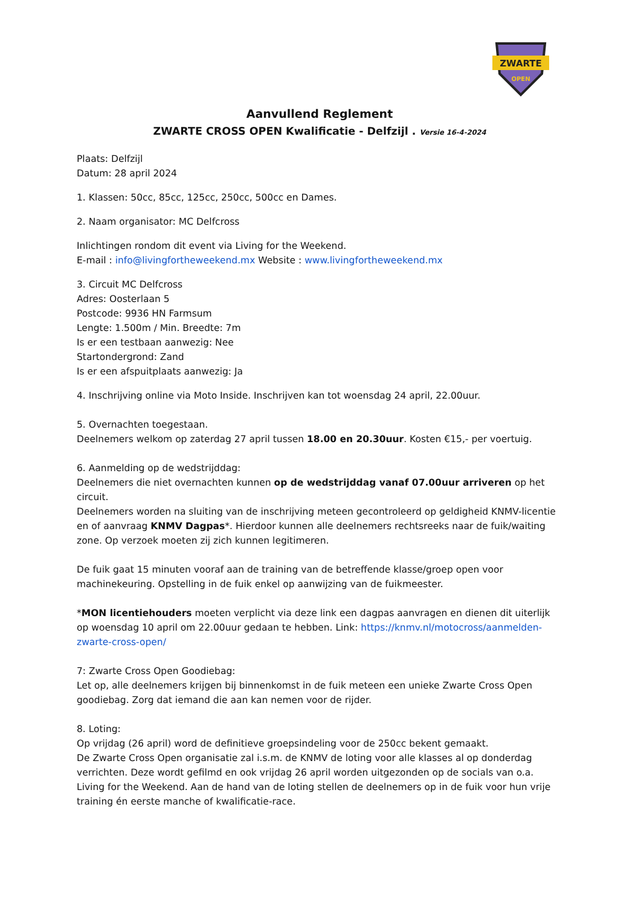ZWARTE
OPEN
Aanvullend Reglement
ZWARTE CROSS OPEN Kwalificatie - Delfzijl . Versie 16-4-2024
Plaats: Delfzijl
Datum: 28 april 2024
1. Klassen: 50cc, 85cc, 125cc, 250cc, 500cc en Dames.
2. Naam organisator: MC Delfcross
Inlichtingen rondom dit event via Living for the Weekend.
E-mail : info@livingfortheweekend.mx Website : www.livingfortheweekend.mx
3. Circuit MC Delfcross
Adres: Oosterlaan 5
Postcode: 9936 HN Farmsum
Lengte: 1.500m / Min. Breedte: 7m
Is er een testbaan aanwezig: Nee
Startondergrond: Zand
Is er een afspuitplaats aanwezig: Ja
4. Inschrijving online via Moto Inside. Inschrijven kan tot woensdag 24 april, 22.00uur.
5. Overnachten toegestaan.
Deelnemers welkom op zaterdag 27 april tussen 18.00 en 20.30uur. Kosten €15,- per voertuig.
6. Aanmelding op de wedstrijddag:
Deelnemers die niet overnachten kunnen op de wedstrijddag vanaf 07.00uur arriveren op het circuit.
Deelnemers worden na sluiting van de inschrijving meteen gecontroleerd op geldigheid KNMV-licentie en of aanvraag KNMV Dagpas*. Hierdoor kunnen alle deelnemers rechtsreeks naar de fuik/waiting zone. Op verzoek moeten zij zich kunnen legitimeren.
De fuik gaat 15 minuten vooraf aan de training van de betreffende klasse/groep open voor machinekeuring. Opstelling in de fuik enkel op aanwijzing van de fuikmeester.
*MON licentiehouders moeten verplicht via deze link een dagpas aanvragen en dienen dit uiterlijk op woensdag 10 april om 22.00uur gedaan te hebben. Link: https://knmv.nl/motocross/aanmelden-zwarte-cross-open/
7: Zwarte Cross Open Goodiebag:
Let op, alle deelnemers krijgen bij binnenkomst in de fuik meteen een unieke Zwarte Cross Open goodiebag. Zorg dat iemand die aan kan nemen voor de rijder.
8. Loting:
Op vrijdag (26 april) word de definitieve groepsindeling voor de 250cc bekent gemaakt.
De Zwarte Cross Open organisatie zal i.s.m. de KNMV de loting voor alle klasses al op donderdag verrichten. Deze wordt gefilmd en ook vrijdag 26 april worden uitgezonden op de socials van o.a. Living for the Weekend. Aan de hand van de loting stellen de deelnemers op in de fuik voor hun vrije training én eerste manche of kwalificatie-race.